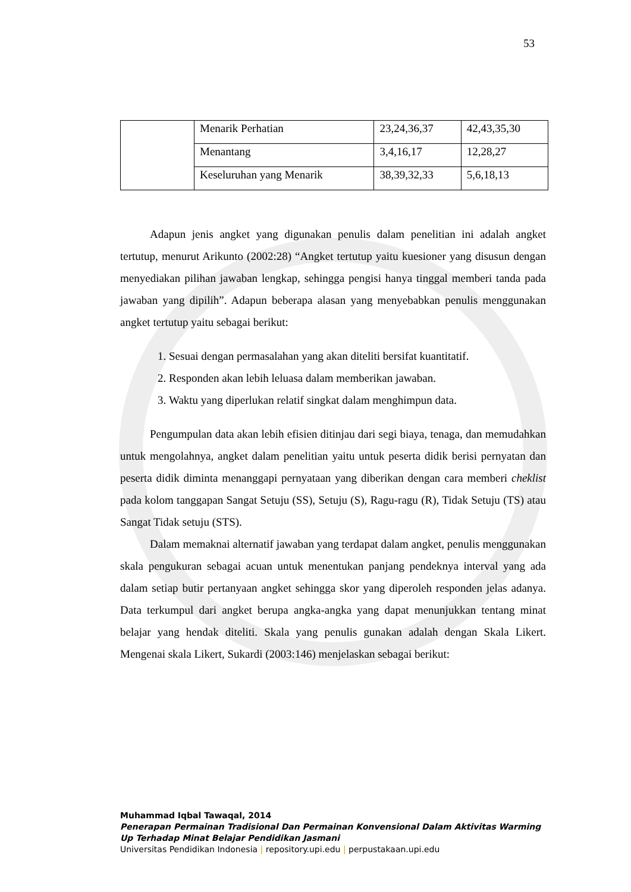53
| | Menarik Perhatian | 23,24,36,37 | 42,43,35,30 |
| | Menantang | 3,4,16,17 | 12,28,27 |
| | Keseluruhan yang Menarik | 38,39,32,33 | 5,6,18,13 |
Adapun jenis angket yang digunakan penulis dalam penelitian ini adalah angket tertutup, menurut Arikunto (2002:28) “Angket tertutup yaitu kuesioner yang disusun dengan menyediakan pilihan jawaban lengkap, sehingga pengisi hanya tinggal memberi tanda pada jawaban yang dipilih”. Adapun beberapa alasan yang menyebabkan penulis menggunakan angket tertutup yaitu sebagai berikut:
1. Sesuai dengan permasalahan yang akan diteliti bersifat kuantitatif.
2. Responden akan lebih leluasa dalam memberikan jawaban.
3. Waktu yang diperlukan relatif singkat dalam menghimpun data.
Pengumpulan data akan lebih efisien ditinjau dari segi biaya, tenaga, dan memudahkan untuk mengolahnya, angket dalam penelitian yaitu untuk peserta didik berisi pernyatan dan peserta didik diminta menanggapi pernyataan yang diberikan dengan cara memberi cheklist pada kolom tanggapan Sangat Setuju (SS), Setuju (S), Ragu-ragu (R), Tidak Setuju (TS) atau Sangat Tidak setuju (STS).
Dalam memaknai alternatif jawaban yang terdapat dalam angket, penulis menggunakan skala pengukuran sebagai acuan untuk menentukan panjang pendeknya interval yang ada dalam setiap butir pertanyaan angket sehingga skor yang diperoleh responden jelas adanya. Data terkumpul dari angket berupa angka-angka yang dapat menunjukkan tentang minat belajar yang hendak diteliti. Skala yang penulis gunakan adalah dengan Skala Likert. Mengenai skala Likert, Sukardi (2003:146) menjelaskan sebagai berikut:
Muhammad Iqbal Tawaqal, 2014
Penerapan Permainan Tradisional Dan Permainan Konvensional Dalam Aktivitas Warming
Up Terhadap Minat Belajar Pendidikan Jasmani
Universitas Pendidikan Indonesia | repository.upi.edu | perpustakaan.upi.edu